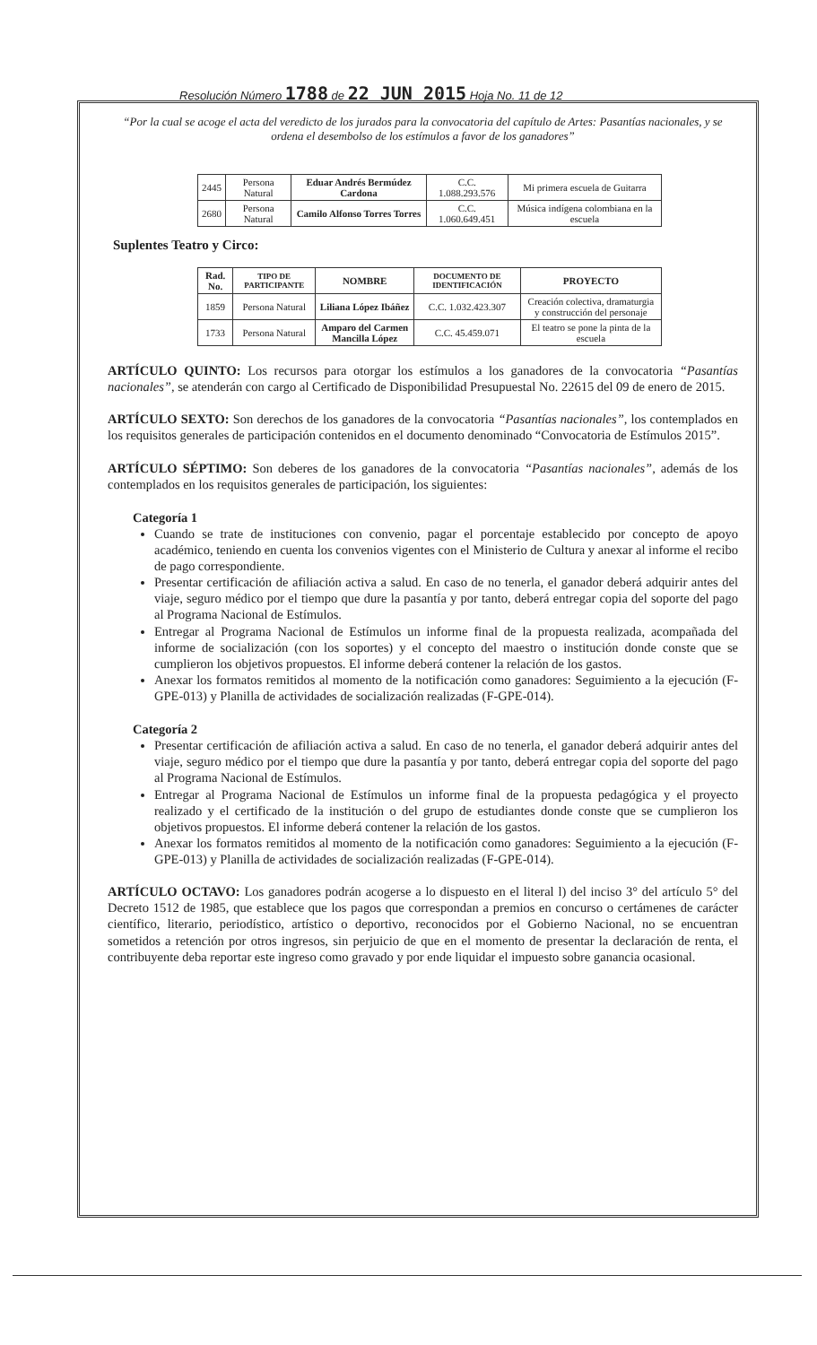Resolución Número 1788 de 22 JUN 2015 Hoja No. 11 de 12
“Por la cual se acoge el acta del veredicto de los jurados para la convocatoria del capítulo de Artes: Pasantías nacionales, y se ordena el desembolso de los estímulos a favor de los ganadores”
| 2445 | Persona Natural | Eduar Andrés Bermúdez Cardona | C.C. 1.088.293.576 | Mi primera escuela de Guitarra |
| 2680 | Persona Natural | Camilo Alfonso Torres Torres | C.C. 1.060.649.451 | Música indígena colombiana en la escuela |
Suplentes Teatro y Circo:
| Rad. No. | TIPO DE PARTICIPANTE | NOMBRE | DOCUMENTO DE IDENTIFICACIÓN | PROYECTO |
| --- | --- | --- | --- | --- |
| 1859 | Persona Natural | Liliana López Ibáñez | C.C. 1.032.423.307 | Creación colectiva, dramaturgia y construcción del personaje |
| 1733 | Persona Natural | Amparo del Carmen Mancilla López | C.C. 45.459.071 | El teatro se pone la pinta de la escuela |
ARTÍCULO QUINTO: Los recursos para otorgar los estímulos a los ganadores de la convocatoria “Pasantías nacionales”, se atenderán con cargo al Certificado de Disponibilidad Presupuestal No. 22615 del 09 de enero de 2015.
ARTÍCULO SEXTO: Son derechos de los ganadores de la convocatoria “Pasantías nacionales”, los contemplados en los requisitos generales de participación contenidos en el documento denominado “Convocatoria de Estímulos 2015”.
ARTÍCULO SÉPTIMO: Son deberes de los ganadores de la convocatoria “Pasantías nacionales”, además de los contemplados en los requisitos generales de participación, los siguientes:
Categoría 1
Cuando se trate de instituciones con convenio, pagar el porcentaje establecido por concepto de apoyo académico, teniendo en cuenta los convenios vigentes con el Ministerio de Cultura y anexar al informe el recibo de pago correspondiente.
Presentar certificación de afiliación activa a salud. En caso de no tenerla, el ganador deberá adquirir antes del viaje, seguro médico por el tiempo que dure la pasantía y por tanto, deberá entregar copia del soporte del pago al Programa Nacional de Estímulos.
Entregar al Programa Nacional de Estímulos un informe final de la propuesta realizada, acompañada del informe de socialización (con los soportes) y el concepto del maestro o institución donde conste que se cumplieron los objetivos propuestos. El informe deberá contener la relación de los gastos.
Anexar los formatos remitidos al momento de la notificación como ganadores: Seguimiento a la ejecución (F-GPE-013) y Planilla de actividades de socialización realizadas (F-GPE-014).
Categoría 2
Presentar certificación de afiliación activa a salud. En caso de no tenerla, el ganador deberá adquirir antes del viaje, seguro médico por el tiempo que dure la pasantía y por tanto, deberá entregar copia del soporte del pago al Programa Nacional de Estímulos.
Entregar al Programa Nacional de Estímulos un informe final de la propuesta pedagógica y el proyecto realizado y el certificado de la institución o del grupo de estudiantes donde conste que se cumplieron los objetivos propuestos. El informe deberá contener la relación de los gastos.
Anexar los formatos remitidos al momento de la notificación como ganadores: Seguimiento a la ejecución (F-GPE-013) y Planilla de actividades de socialización realizadas (F-GPE-014).
ARTÍCULO OCTAVO: Los ganadores podrán acogerse a lo dispuesto en el literal l) del inciso 3° del artículo 5° del Decreto 1512 de 1985, que establece que los pagos que correspondan a premios en concurso o certámenes de carácter científico, literario, periodístico, artístico o deportivo, reconocidos por el Gobierno Nacional, no se encuentran sometidos a retención por otros ingresos, sin perjuicio de que en el momento de presentar la declaración de renta, el contribuyente deba reportar este ingreso como gravado y por ende liquidar el impuesto sobre ganancia ocasional.